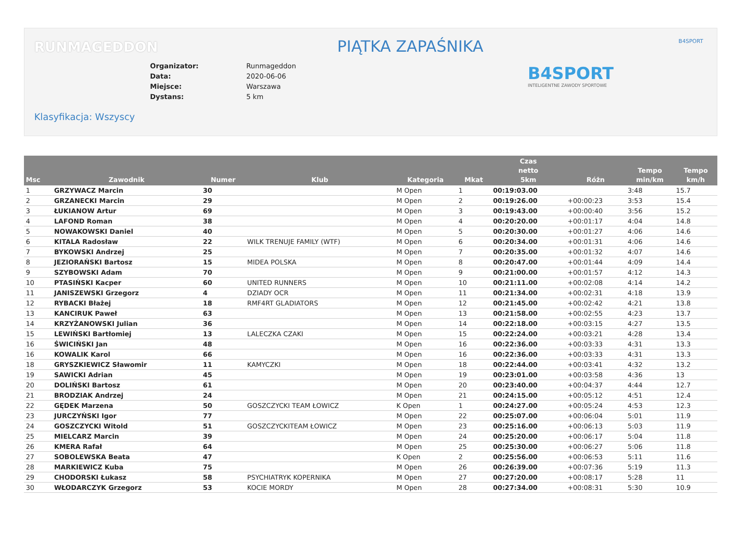RUNMAGEDDON PIĄTKA ZAPAŚNIKA B4SPORT
| Organizator: | Runmageddon |
| Data: | 2020-06-06 |
| Miejsce: | Warszawa |
| Dystans: | 5 km |
B4SPORT
INTELIGENTNE ZAWODY SPORTOWE
Klasyfikacja: Wszyscy
| Msc | Zawodnik | Numer | Klub | Kategoria | Mkat | Czas netto 5km | Różn | Tempo min/km | Tempo km/h |
| --- | --- | --- | --- | --- | --- | --- | --- | --- | --- |
| 1 | GRZYWACZ Marcin | 30 | | M Open | 1 | 00:19:03.00 | | 3:48 | 15.7 |
| 2 | GRZANECKI Marcin | 29 | | M Open | 2 | 00:19:26.00 | +00:00:23 | 3:53 | 15.4 |
| 3 | ŁUKIANOW Artur | 69 | | M Open | 3 | 00:19:43.00 | +00:00:40 | 3:56 | 15.2 |
| 4 | LAFOND Roman | 38 | | M Open | 4 | 00:20:20.00 | +00:01:17 | 4:04 | 14.8 |
| 5 | NOWAKOWSKI Daniel | 40 | | M Open | 5 | 00:20:30.00 | +00:01:27 | 4:06 | 14.6 |
| 6 | KITALA Radosław | 22 | WILK TRENUJE FAMILY (WTF) | M Open | 6 | 00:20:34.00 | +00:01:31 | 4:06 | 14.6 |
| 7 | BYKOWSKI Andrzej | 25 | | M Open | 7 | 00:20:35.00 | +00:01:32 | 4:07 | 14.6 |
| 8 | JEZIORAŃSKI Bartosz | 15 | MIDEA POLSKA | M Open | 8 | 00:20:47.00 | +00:01:44 | 4:09 | 14.4 |
| 9 | SZYBOWSKI Adam | 70 | | M Open | 9 | 00:21:00.00 | +00:01:57 | 4:12 | 14.3 |
| 10 | PTASIŃSKI Kacper | 60 | UNITED RUNNERS | M Open | 10 | 00:21:11.00 | +00:02:08 | 4:14 | 14.2 |
| 11 | JANISZEWSKI Grzegorz | 4 | DZIADY OCR | M Open | 11 | 00:21:34.00 | +00:02:31 | 4:18 | 13.9 |
| 12 | RYBACKI Błażej | 18 | RMF4RT GLADIATORS | M Open | 12 | 00:21:45.00 | +00:02:42 | 4:21 | 13.8 |
| 13 | KANCIRUK Paweł | 63 | | M Open | 13 | 00:21:58.00 | +00:02:55 | 4:23 | 13.7 |
| 14 | KRZYŻANOWSKI Julian | 36 | | M Open | 14 | 00:22:18.00 | +00:03:15 | 4:27 | 13.5 |
| 15 | LEWIŃSKI Bartłomiej | 13 | LALECZKA CZAKI | M Open | 15 | 00:22:24.00 | +00:03:21 | 4:28 | 13.4 |
| 16 | ŚWICIŃSKI Jan | 48 | | M Open | 16 | 00:22:36.00 | +00:03:33 | 4:31 | 13.3 |
| 16 | KOWALIK Karol | 66 | | M Open | 16 | 00:22:36.00 | +00:03:33 | 4:31 | 13.3 |
| 18 | GRYSZKIEWICZ Sławomir | 11 | KAMYCZKI | M Open | 18 | 00:22:44.00 | +00:03:41 | 4:32 | 13.2 |
| 19 | SAWICKI Adrian | 45 | | M Open | 19 | 00:23:01.00 | +00:03:58 | 4:36 | 13 |
| 20 | DOLIŃSKI Bartosz | 61 | | M Open | 20 | 00:23:40.00 | +00:04:37 | 4:44 | 12.7 |
| 21 | BRODZIAK Andrzej | 24 | | M Open | 21 | 00:24:15.00 | +00:05:12 | 4:51 | 12.4 |
| 22 | GĘDEK Marzena | 50 | GOSZCZYCKI TEAM ŁOWICZ | K Open | 1 | 00:24:27.00 | +00:05:24 | 4:53 | 12.3 |
| 23 | JURCZYŃSKI Igor | 77 | | M Open | 22 | 00:25:07.00 | +00:06:04 | 5:01 | 11.9 |
| 24 | GOSZCZYCKI Witold | 51 | GOSZCZYCKITEAM ŁOWICZ | M Open | 23 | 00:25:16.00 | +00:06:13 | 5:03 | 11.9 |
| 25 | MIELCARZ Marcin | 39 | | M Open | 24 | 00:25:20.00 | +00:06:17 | 5:04 | 11.8 |
| 26 | KMERA Rafał | 64 | | M Open | 25 | 00:25:30.00 | +00:06:27 | 5:06 | 11.8 |
| 27 | SOBOLEWSKA Beata | 47 | | K Open | 2 | 00:25:56.00 | +00:06:53 | 5:11 | 11.6 |
| 28 | MARKIEWICZ Kuba | 75 | | M Open | 26 | 00:26:39.00 | +00:07:36 | 5:19 | 11.3 |
| 29 | CHODORSKI Łukasz | 58 | PSYCHIATRYK KOPERNIKA | M Open | 27 | 00:27:20.00 | +00:08:17 | 5:28 | 11 |
| 30 | WŁODARCZYK Grzegorz | 53 | KOCIE MORDY | M Open | 28 | 00:27:34.00 | +00:08:31 | 5:30 | 10.9 |